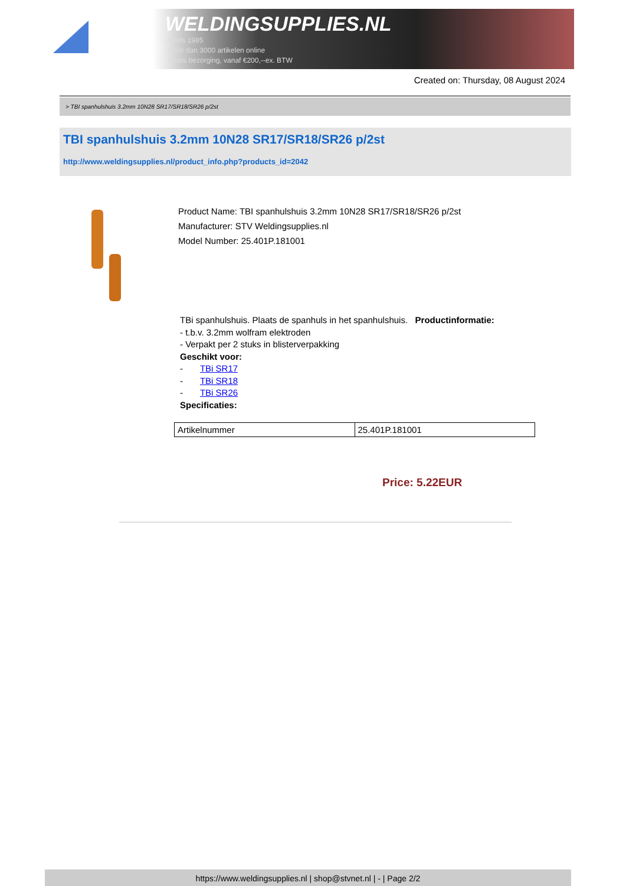WELDINGSUPPLIES.NL
- Sinds 1985
- Méér dan 3000 artikelen online
- Gratis bezorging, vanaf €200,--ex. BTW
Created on: Thursday, 08 August 2024
> TBI spanhulshuis 3.2mm 10N28 SR17/SR18/SR26 p/2st
TBI spanhulshuis 3.2mm 10N28 SR17/SR18/SR26 p/2st
http://www.weldingsupplies.nl/product_info.php?products_id=2042
Product Name: TBI spanhulshuis 3.2mm 10N28 SR17/SR18/SR26 p/2st
Manufacturer: STV Weldingsupplies.nl
Model Number: 25.401P.181001
TBi spanhulshuis. Plaats de spanhuls in het spanhulshuis. Productinformatie:
- t.b.v. 3.2mm wolfram elektroden
- Verpakt per 2 stuks in blisterverpakking
Geschikt voor:
- TBi SR17
- TBi SR18
- TBi SR26
Specificaties:
| Artikelnummer | 25.401P.181001 |
Price: 5.22EUR
https://www.weldingsupplies.nl | shop@stvnet.nl | - | Page 2/2